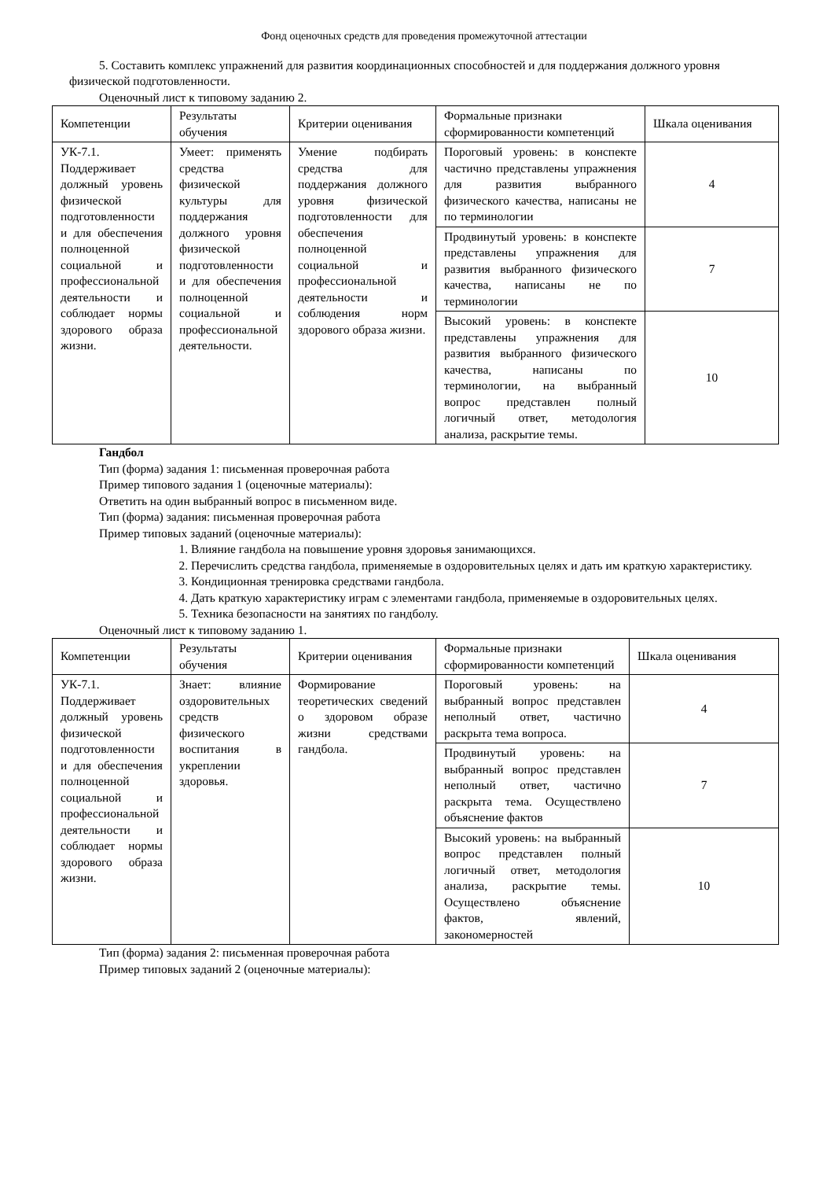Фонд оценочных средств для проведения промежуточной аттестации
5. Составить комплекс упражнений для развития координационных способностей и для поддержания должного уровня физической подготовленности.
Оценочный лист к типовому заданию 2.
| Компетенции | Результаты обучения | Критерии оценивания | Формальные признаки сформированности компетенций | Шкала оценивания |
| УК-7.1. Поддерживает должный уровень физической подготовленности и для обеспечения полноценной социальной и профессиональной деятельности и соблюдает нормы здорового образа жизни. | Умеет: применять средства физической культуры для поддержания должного уровня физической подготовленности и для обеспечения полноценной социальной и профессиональной деятельности. | Умение подбирать средства для поддержания должного уровня физической подготовленности для обеспечения полноценной социальной и профессиональной деятельности и соблюдения норм здорового образа жизни. | Пороговый уровень: в конспекте частично представлены упражнения для развития выбранного физического качества, написаны не по терминологии | 4 |
| | | | Продвинутый уровень: в конспекте представлены упражнения для развития выбранного физического качества, написаны не по терминологии | 7 |
| | | | Высокий уровень: в конспекте представлены упражнения для развития выбранного физического качества, написаны по терминологии, на выбранный вопрос представлен полный логичный ответ, методология анализа, раскрытие темы. | 10 |
Гандбол
Тип (форма) задания 1: письменная проверочная работа
Пример типового задания 1 (оценочные материалы):
Ответить на один выбранный вопрос в письменном виде.
Тип (форма) задания: письменная проверочная работа
Пример типовых заданий (оценочные материалы):
1. Влияние гандбола на повышение уровня здоровья занимающихся.
2. Перечислить средства гандбола, применяемые в оздоровительных целях и дать им краткую характеристику.
3. Кондиционная тренировка средствами гандбола.
4. Дать краткую характеристику играм с элементами гандбола, применяемые в оздоровительных целях.
5. Техника безопасности на занятиях по гандболу.
Оценочный лист к типовому заданию 1.
| Компетенции | Результаты обучения | Критерии оценивания | Формальные признаки сформированности компетенций | Шкала оценивания |
| УК-7.1. Поддерживает должный уровень физической подготовленности и для обеспечения полноценной социальной и профессиональной деятельности и соблюдает нормы здорового образа жизни. | Знает: влияние оздоровительных средств физического воспитания в укреплении здоровья. | Формирование теоретических сведений о здоровом образе жизни средствами гандбола. | Пороговый уровень: на выбранный вопрос представлен неполный ответ, частично раскрыта тема вопроса. | 4 |
| | | | Продвинутый уровень: на выбранный вопрос представлен неполный ответ, частично раскрыта тема. Осуществлено объяснение фактов | 7 |
| | | | Высокий уровень: на выбранный вопрос представлен полный логичный ответ, методология анализа, раскрытие темы. Осуществлено объяснение фактов, явлений, закономерностей | 10 |
Тип (форма) задания 2: письменная проверочная работа
Пример типовых заданий 2 (оценочные материалы):